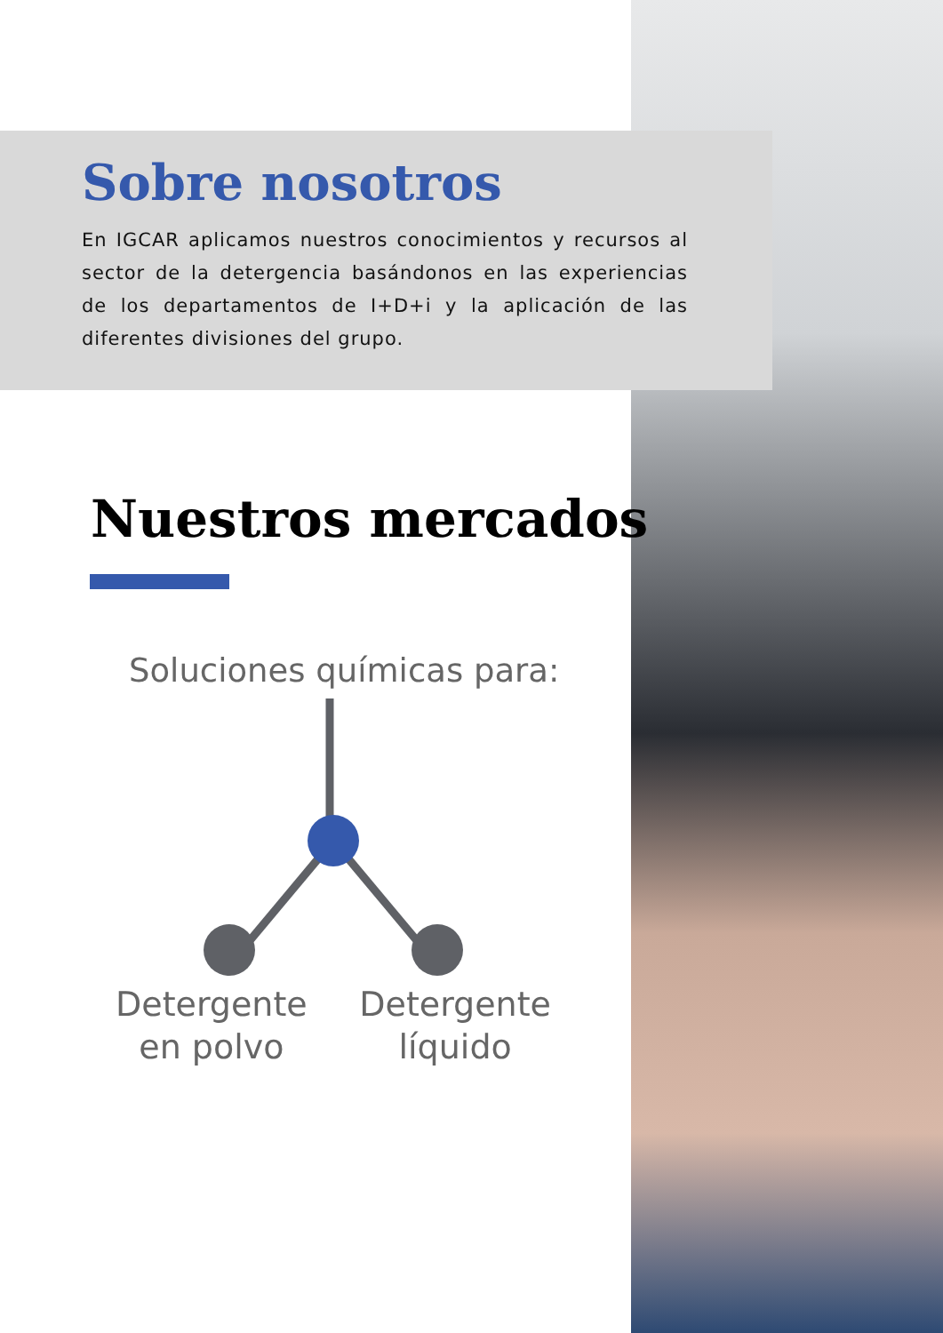Sobre nosotros
En IGCAR aplicamos nuestros conocimientos y recursos al sector de la detergencia basándonos en las experiencias de los departamentos de I+D+i y la aplicación de las diferentes divisiones del grupo.
Nuestros mercados
Soluciones químicas para:
Detergente
en polvo
Detergente
líquido